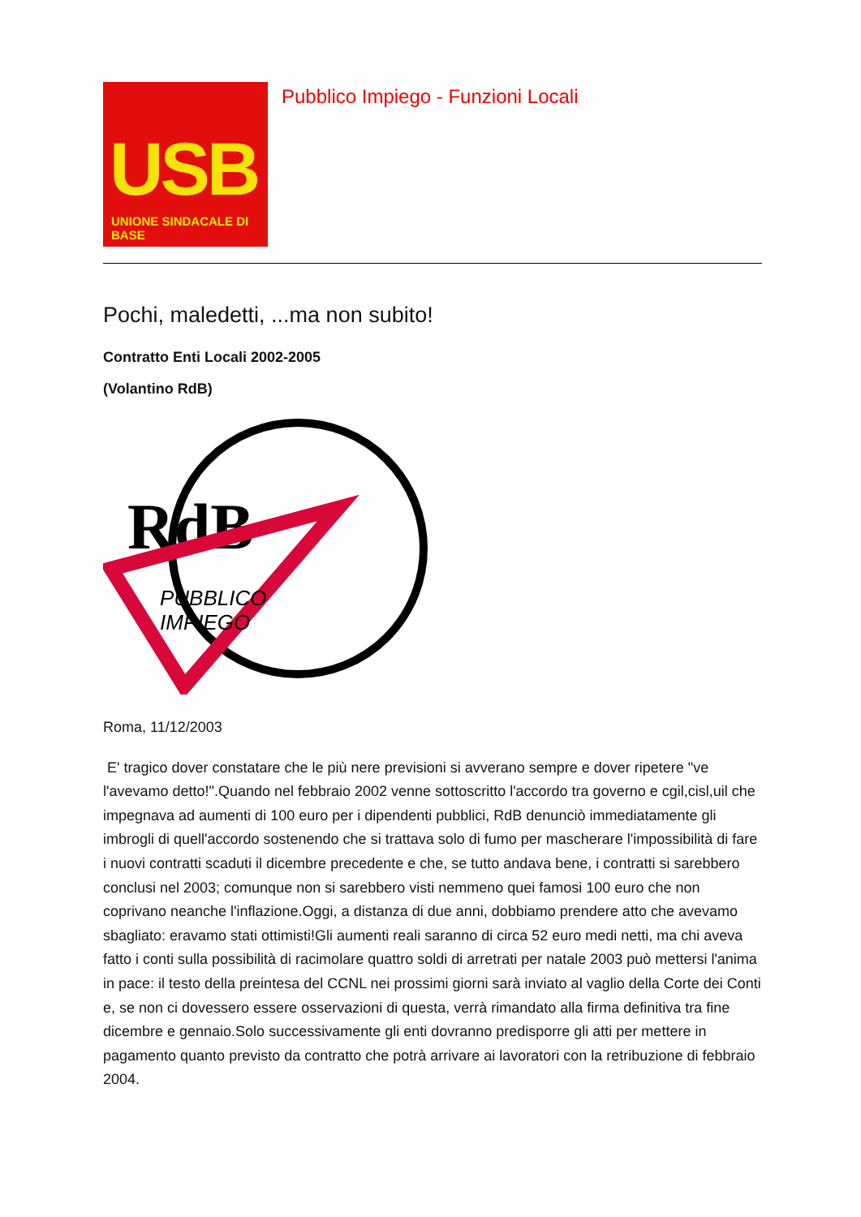USB
UNIONE SINDACALE DI BASE
Pubblico Impiego - Funzioni Locali
Pochi, maledetti, ...ma non subito!
Contratto Enti Locali 2002-2005
(Volantino RdB)
RdB
PUBBLICO
IMPIEGO
Roma, 11/12/2003
E' tragico dover constatare che le più nere previsioni si avverano sempre e dover ripetere "ve l'avevamo detto!".Quando nel febbraio 2002 venne sottoscritto l'accordo tra governo e cgil,cisl,uil che impegnava ad aumenti di 100 euro per i dipendenti pubblici, RdB denunciò immediatamente gli imbrogli di quell'accordo sostenendo che si trattava solo di fumo per mascherare l'impossibilità di fare i nuovi contratti scaduti il dicembre precedente e che, se tutto andava bene, i contratti si sarebbero conclusi nel 2003; comunque non si sarebbero visti nemmeno quei famosi 100 euro che non coprivano neanche l'inflazione.Oggi, a distanza di due anni, dobbiamo prendere atto che avevamo sbagliato: eravamo stati ottimisti!Gli aumenti reali saranno di circa 52 euro medi netti, ma chi aveva fatto i conti sulla possibilità di racimolare quattro soldi di arretrati per natale 2003 può mettersi l'anima in pace: il testo della preintesa del CCNL nei prossimi giorni sarà inviato al vaglio della Corte dei Conti e, se non ci dovessero essere osservazioni di questa, verrà rimandato alla firma definitiva tra fine dicembre e gennaio.Solo successivamente gli enti dovranno predisporre gli atti per mettere in pagamento quanto previsto da contratto che potrà arrivare ai lavoratori con la retribuzione di febbraio 2004.